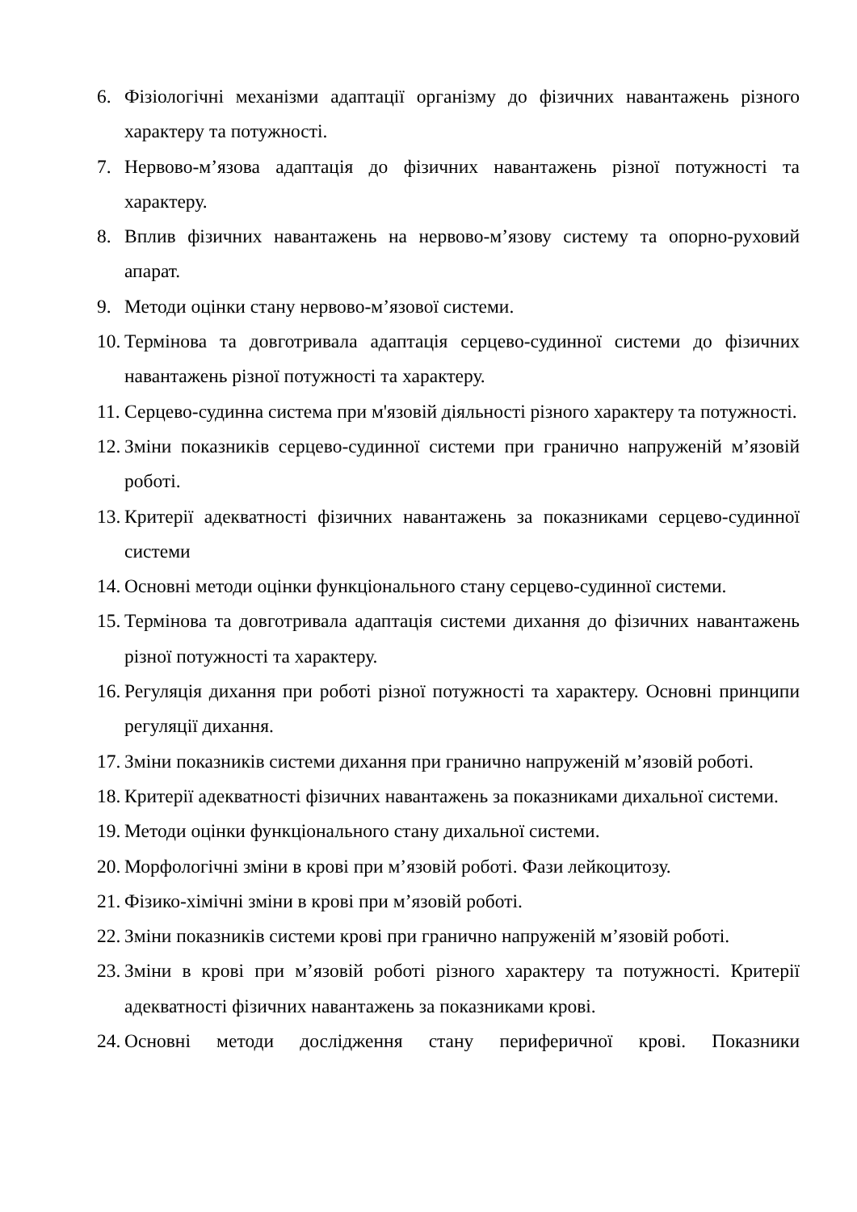6. Фізіологічні механізми адаптації організму до фізичних навантажень різного характеру та потужності.
7. Нервово-м’язова адаптація до фізичних навантажень різної потужності та характеру.
8. Вплив фізичних навантажень на нервово-м’язову систему та опорно-руховий апарат.
9. Методи оцінки стану нервово-м’язової системи.
10. Термінова та довготривала адаптація серцево-судинної системи до фізичних навантажень різної потужності та характеру.
11. Серцево-судинна система при м'язовій діяльності різного характеру та потужності.
12. Зміни показників серцево-судинної системи при гранично напруженій м’язовій роботі.
13. Критерії адекватності фізичних навантажень за показниками серцево-судинної системи
14. Основні методи оцінки функціонального стану серцево-судинної системи.
15. Термінова та довготривала адаптація системи дихання до фізичних навантажень різної потужності та характеру.
16. Регуляція дихання при роботі різної потужності та характеру. Основні принципи регуляції дихання.
17. Зміни показників системи дихання при гранично напруженій м’язовій роботі.
18. Критерії адекватності фізичних навантажень за показниками дихальної системи.
19. Методи оцінки функціонального стану дихальної системи.
20. Морфологічні зміни в крові при м’язовій роботі. Фази лейкоцитозу.
21. Фізико-хімічні зміни в крові при м’язовій роботі.
22. Зміни показників системи крові при гранично напруженій м’язовій роботі.
23. Зміни в крові при м’язовій роботі різного характеру та потужності. Критерії адекватності фізичних навантажень за показниками крові.
24. Основні методи дослідження стану периферичної крові. Показники